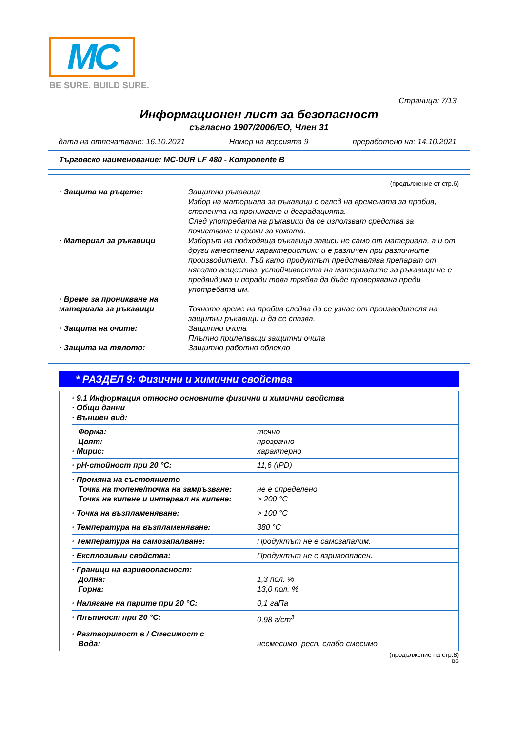MC
BE SURE. BUILD SURE.
Страница: 7/13
Информационен лист за безопасност
съгласно 1907/2006/ЕО, Член 31
дата на отпечатване: 16.10.2021 Номер на версията 9 преработено на: 14.10.2021
Търговско наименование: MC-DUR LF 480 - Komponente B
(продължение от стр.6)
| · Защита на ръцете: | Защитни ръкавици Избор на материала за ръкавици с оглед на времената за пробив, степента на проникване и деградацията. След употребата на ръкавици да се използват средства за почистване и грижи за кожата. |
| · Материал за ръкавици | Изборът на подходяща ръкавица зависи не само от материала, а и от други качествени характеристики и е различен при различните производители. Тъй като продуктът представлява препарат от няколко вещества, устойчивостта на материалите за ръкавици не е предвидима и поради това трябва да бъде проверявана преди употребата им. |
| · Време за проникване на материала за ръкавици | Точното време на пробив следва да се узнае от производителя на защитни ръкавици и да се спазва. |
| · Защита на очите: | Защитни очила Плътно прилепващи защитни очила |
| · Защита на тялото: | Защитно работно облекло |
* РАЗДЕЛ 9: Физични и химични свойства
| · 9.1 Информация относно основните физични и химични свойства · Общи данни · Външен вид: | |
| Форма: Цвят: · Мирис: | течно прозрачно характерно |
| · pH-стойност при 20 °C: | 11,6 (IPD) |
| · Промяна на състоянието Точка на топене/точка на замръзване: Точка на кипене и интервал на кипене: | не е определено > 200 °C |
| · Точка на възпламеняване: | > 100 °C |
| · Температура на възпламеняване: | 380 °C |
| · Температура на самозапалване: | Продуктът не е самозапалим. |
| · Експлозивни свойства: | Продуктът не е взривоопасен. |
| · Граници на взривоопасност: Долна: Горна: | 1,3 пол. % 13,0 пол. % |
| · Налягане на парите при 20 °C: | 0,1 гаПа |
| · Плътност при 20 °C: | 0,98 г/cm<sup>3</sup> |
| · Разтворимост в / Смесимост с Вода: | несмесимо, респ. слабо смесимо |
(продължение на стр.8)
BG